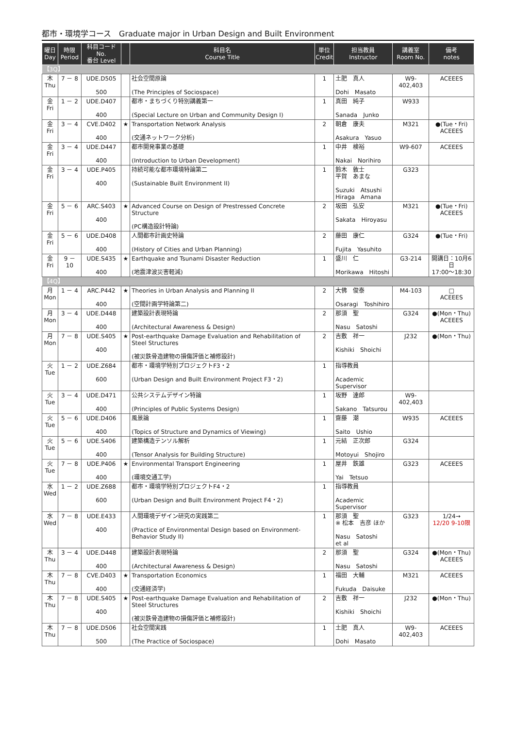都市・環境学コース　Graduate major in Urban Design and Built Environment
| 曜日 Day | 時限 Period | 科目コード No. 番台 Level | | 科目名 Course Title | 単位 Credit | 担当教員 Instructor | 講義室 Room No. | 備考 notes |
| --- | --- | --- | --- | --- | --- | --- | --- | --- |
| 【3Q】 | | | | | | | | |
| 木 Thu | 7 － 8 | UDE.D505 500 | | 社会空間原論 (The Principles of Sociospace) | 1 | 土肥 真人 Dohi Masato | W9-402,403 | ACEEES |
| 金 Fri | 1 － 2 | UDE.D407 400 | | 都市・まちづくり特別講義第一 (Special Lecture on Urban and Community Design I) | 1 | 真田 純子 Sanada Junko | W933 | |
| 金 Fri | 3 － 4 | CVE.D402 400 | ★ | Transportation Network Analysis (交通ネットワーク分析) | 2 | 朝倉 康夫 Asakura Yasuo | M321 | ●(Tue・Fri) ACEEES |
| 金 Fri | 3 － 4 | UDE.D447 400 | | 都市開発事業の基礎 (Introduction to Urban Development) | 1 | 中井 検裕 Nakai Norihiro | W9-607 | ACEEES |
| 金 Fri | 3 － 4 | UDE.P405 400 | | 持続可能な都市環境特論第二 (Sustainable Built Environment II) | 1 | 鈴木 敦士 平賀 あまな Suzuki Atsushi Hiraga Amana | G323 | |
| 金 Fri | 5 － 6 | ARC.S403 400 | ★ | Advanced Course on Design of Prestressed Concrete Structure (PC構造設計特論) | 2 | 坂田 弘安 Sakata Hiroyasu | M321 | ●(Tue・Fri) ACEEES |
| 金 Fri | 5 － 6 | UDE.D408 400 | | 人間都市計画史特論 (History of Cities and Urban Planning) | 2 | 藤田 康仁 Fujita Yasuhito | G324 | ●(Tue・Fri) |
| 金 Fri | 9 － 10 | UDE.S435 400 | ★ | Earthquake and Tsunami Disaster Reduction (地震津波災害軽減) | 1 | 盛川 仁 Morikawa Hitoshi | G3-214 | 開講日：10月6日 17:00～18:30 |
| 【4Q】 | | | | | | | | |
| 月 Mon | 1 － 4 | ARC.P442 400 | ★ | Theories in Urban Analysis and Planning II (空間計画学特論第二) | 2 | 大佛 俊泰 Osaragi Toshihiro | M4-103 | □ ACEEES |
| 月 Mon | 3 － 4 | UDE.D448 400 | | 建築設計表現特論 (Architectural Awareness & Design) | 2 | 那須 聖 Nasu Satoshi | G324 | ●(Mon・Thu) ACEEES |
| 月 Mon | 7 － 8 | UDE.S405 400 | ★ | Post-earthquake Damage Evaluation and Rehabilitation of Steel Structures (被災鉄骨造建物の損傷評価と補修設計) | 2 | 吉敷 祥一 Kishiki Shoichi | J232 | ●(Mon・Thu) |
| 火 Tue | 1 － 2 | UDE.Z684 600 | | 都市・環境学特別プロジェクトF3・2 (Urban Design and Built Environment Project F3・2) | 1 | 指導教員 Academic Supervisor | | |
| 火 Tue | 3 － 4 | UDE.D471 400 | | 公共システムデザイン特論 (Principles of Public Systems Design) | 1 | 坂野 達郎 Sakano Tatsurou | W9-402,403 | |
| 火 Tue | 5 － 6 | UDE.D406 400 | | 風景論 (Topics of Structure and Dynamics of Viewing) | 1 | 齋藤 潮 Saito Ushio | W935 | ACEEES |
| 火 Tue | 5 － 6 | UDE.S406 400 | | 建築構造テンソル解析 (Tensor Analysis for Building Structure) | 1 | 元結 正次郎 Motoyui Shojiro | G324 | |
| 火 Tue | 7 － 8 | UDE.P406 400 | ★ | Environmental Transport Engineering (環境交通工学) | 1 | 屋井 鉄雄 Yai Tetsuo | G323 | ACEEES |
| 水 Wed | 1 － 2 | UDE.Z688 600 | | 都市・環境学特別プロジェクトF4・2 (Urban Design and Built Environment Project F4・2) | 1 | 指導教員 Academic Supervisor | | |
| 水 Wed | 7 － 8 | UDE.E433 400 | | 人間環境デザイン研究の実践第二 (Practice of Environmental Design based on Environment-Behavior Study II) | 1 | 那須 聖 ※ 松本 吉彦 ほか Nasu Satoshi et al | G323 | 1/24→ 12/20 9-10限 |
| 木 Thu | 3 － 4 | UDE.D448 400 | | 建築設計表現特論 (Architectural Awareness & Design) | 2 | 那須 聖 Nasu Satoshi | G324 | ●(Mon・Thu) ACEEES |
| 木 Thu | 7 － 8 | CVE.D403 400 | ★ | Transportation Economics (交通経済学) | 1 | 福田 大輔 Fukuda Daisuke | M321 | ACEEES |
| 木 Thu | 7 － 8 | UDE.S405 400 | ★ | Post-earthquake Damage Evaluation and Rehabilitation of Steel Structures (被災鉄骨造建物の損傷評価と補修設計) | 2 | 吉敷 祥一 Kishiki Shoichi | J232 | ●(Mon・Thu) |
| 木 Thu | 7 － 8 | UDE.D506 500 | | 社会空間実践 (The Practice of Sociospace) | 1 | 土肥 真人 Dohi Masato | W9-402,403 | ACEEES |